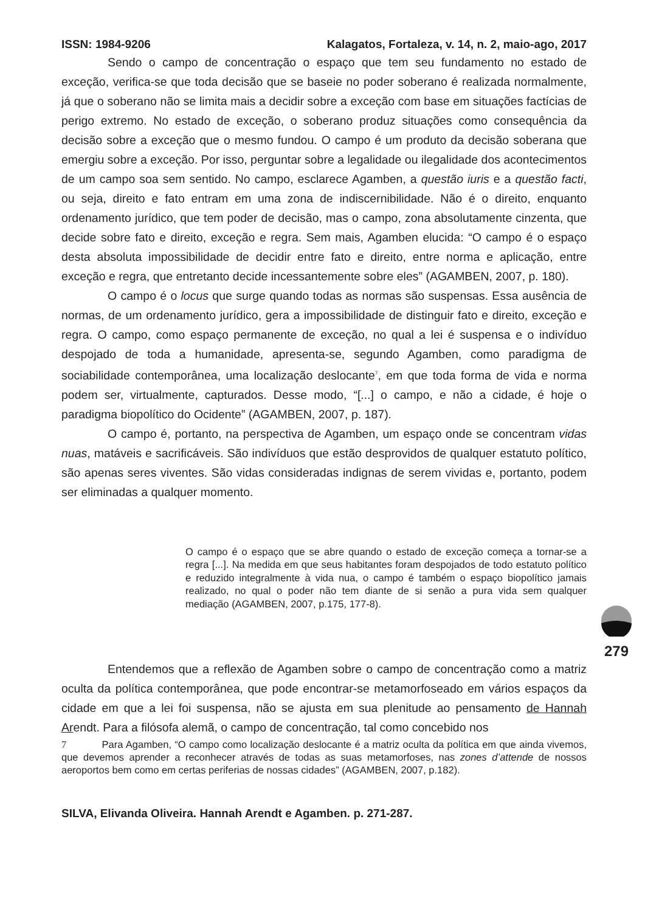ISSN: 1984-9206 Kalagatos, Fortaleza, v. 14, n. 2, maio-ago, 2017
Sendo o campo de concentração o espaço que tem seu fundamento no estado de exceção, verifica-se que toda decisão que se baseie no poder soberano é realizada normalmente, já que o soberano não se limita mais a decidir sobre a exceção com base em situações factícias de perigo extremo. No estado de exceção, o soberano produz situações como consequência da decisão sobre a exceção que o mesmo fundou. O campo é um produto da decisão soberana que emergiu sobre a exceção. Por isso, perguntar sobre a legalidade ou ilegalidade dos acontecimentos de um campo soa sem sentido. No campo, esclarece Agamben, a questão iuris e a questão facti, ou seja, direito e fato entram em uma zona de indiscernibilidade. Não é o direito, enquanto ordenamento jurídico, que tem poder de decisão, mas o campo, zona absolutamente cinzenta, que decide sobre fato e direito, exceção e regra. Sem mais, Agamben elucida: “O campo é o espaço desta absoluta impossibilidade de decidir entre fato e direito, entre norma e aplicação, entre exceção e regra, que entretanto decide incessantemente sobre eles” (AGAMBEN, 2007, p. 180).
O campo é o locus que surge quando todas as normas são suspensas. Essa ausência de normas, de um ordenamento jurídico, gera a impossibilidade de distinguir fato e direito, exceção e regra. O campo, como espaço permanente de exceção, no qual a lei é suspensa e o indivíduo despojado de toda a humanidade, apresenta-se, segundo Agamben, como paradigma de sociabilidade contemporânea, uma localização deslocante<sup>7</sup>, em que toda forma de vida e norma podem ser, virtualmente, capturados. Desse modo, “[...] o campo, e não a cidade, é hoje o paradigma biopolítico do Ocidente” (AGAMBEN, 2007, p. 187).
O campo é, portanto, na perspectiva de Agamben, um espaço onde se concentram vidas nuas, matáveis e sacrificáveis. São indivíduos que estão desprovidos de qualquer estatuto político, são apenas seres viventes. São vidas consideradas indignas de serem vividas e, portanto, podem ser eliminadas a qualquer momento.
O campo é o espaço que se abre quando o estado de exceção começa a tornar-se a regra [...]. Na medida em que seus habitantes foram despojados de todo estatuto político e reduzido integralmente à vida nua, o campo é também o espaço biopolítico jamais realizado, no qual o poder não tem diante de si senão a pura vida sem qualquer mediação (AGAMBEN, 2007, p.175, 177-8).
Entendemos que a reflexão de Agamben sobre o campo de concentração como a matriz oculta da política contemporânea, que pode encontrar-se metamorfoseado em vários espaços da cidade em que a lei foi suspensa, não se ajusta em sua plenitude ao pensamento de Hannah Arendt. Para a filósofa alemã, o campo de concentração, tal como concebido nos
7 Para Agamben, “O campo como localização deslocante é a matriz oculta da política em que ainda vivemos, que devemos aprender a reconhecer através de todas as suas metamorfoses, nas zones d’attende de nossos aeroportos bem como em certas periferias de nossas cidades” (AGAMBEN, 2007, p.182).
SILVA, Elivanda Oliveira. Hannah Arendt e Agamben. p. 271-287.
279